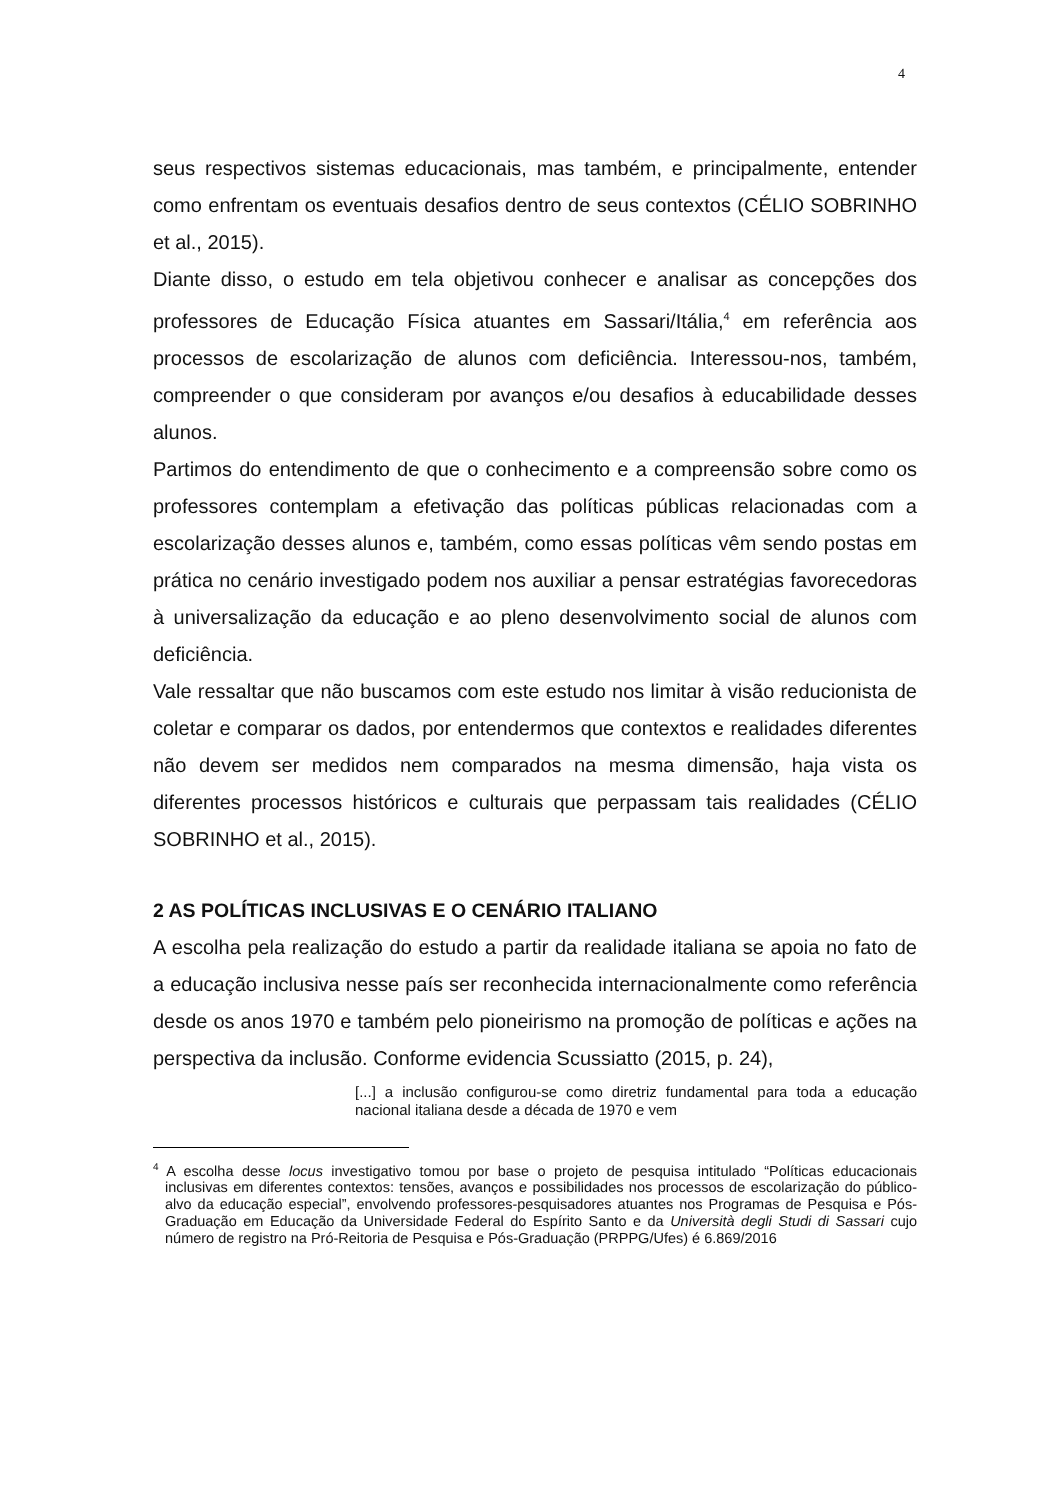4
seus respectivos sistemas educacionais, mas também, e principalmente, entender como enfrentam os eventuais desafios dentro de seus contextos (CÉLIO SOBRINHO et al., 2015).
Diante disso, o estudo em tela objetivou conhecer e analisar as concepções dos professores de Educação Física atuantes em Sassari/Itália,<sup>4</sup> em referência aos processos de escolarização de alunos com deficiência. Interessou-nos, também, compreender o que consideram por avanços e/ou desafios à educabilidade desses alunos.
Partimos do entendimento de que o conhecimento e a compreensão sobre como os professores contemplam a efetivação das políticas públicas relacionadas com a escolarização desses alunos e, também, como essas políticas vêm sendo postas em prática no cenário investigado podem nos auxiliar a pensar estratégias favorecedoras à universalização da educação e ao pleno desenvolvimento social de alunos com deficiência.
Vale ressaltar que não buscamos com este estudo nos limitar à visão reducionista de coletar e comparar os dados, por entendermos que contextos e realidades diferentes não devem ser medidos nem comparados na mesma dimensão, haja vista os diferentes processos históricos e culturais que perpassam tais realidades (CÉLIO SOBRINHO et al., 2015).
2 AS POLÍTICAS INCLUSIVAS E O CENÁRIO ITALIANO
A escolha pela realização do estudo a partir da realidade italiana se apoia no fato de a educação inclusiva nesse país ser reconhecida internacionalmente como referência desde os anos 1970 e também pelo pioneirismo na promoção de políticas e ações na perspectiva da inclusão. Conforme evidencia Scussiatto (2015, p. 24),
[...] a inclusão configurou-se como diretriz fundamental para toda a educação nacional italiana desde a década de 1970 e vem
<sup>4</sup> A escolha desse locus investigativo tomou por base o projeto de pesquisa intitulado “Políticas educacionais inclusivas em diferentes contextos: tensões, avanços e possibilidades nos processos de escolarização do público-alvo da educação especial”, envolvendo professores-pesquisadores atuantes nos Programas de Pesquisa e Pós-Graduação em Educação da Universidade Federal do Espírito Santo e da Università degli Studi di Sassari cujo número de registro na Pró-Reitoria de Pesquisa e Pós-Graduação (PRPPG/Ufes) é 6.869/2016